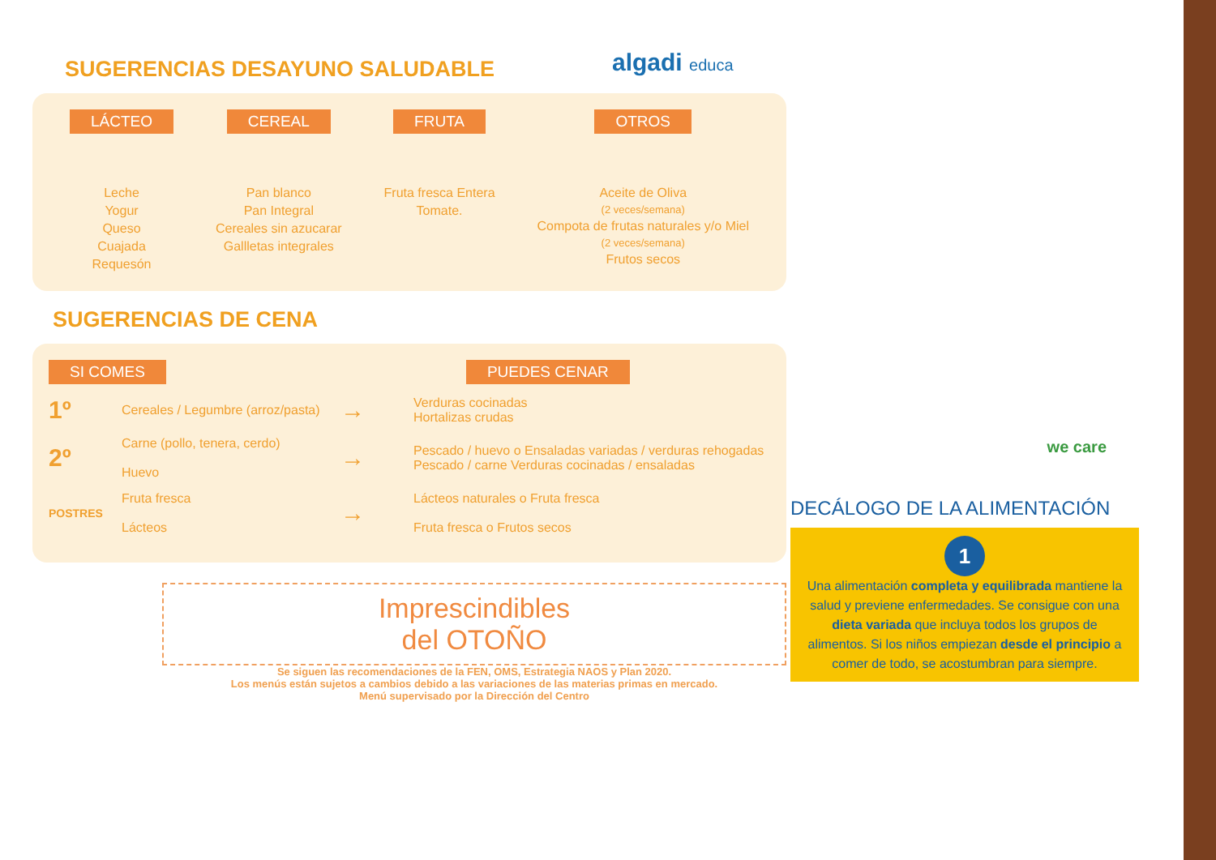algadi educa
SUGERENCIAS DESAYUNO SALUDABLE
LÁCTEO
Leche
Yogur
Queso
Cuajada
Requesón
CEREAL
Pan blanco
Pan Integral
Cereales sin azucarar
Gallletas integrales
FRUTA
Fruta fresca Entera
Tomate.
OTROS
Aceite de Oliva
(2 veces/semana)
Compota de frutas naturales y/o Miel
(2 veces/semana)
Frutos secos
SUGERENCIAS DE CENA
SI COMES PUEDES CENAR
1º Cereales / Legumbre (arroz/pasta) → Verduras cocinadas
Hortalizas crudas
2º Carne (pollo, tenera, cerdo)
Huevo → Pescado / huevo o Ensaladas variadas / verduras rehogadas
Pescado / carne Verduras cocinadas / ensaladas
POSTRES Fruta fresca
Lácteos → Lácteos naturales o Fruta fresca
Fruta fresca o Frutos secos
Imprescindibles
del OTOÑO
Se siguen las recomendaciones de la FEN, OMS, Estrategia NAOS y Plan 2020.
Los menús están sujetos a cambios debido a las variaciones de las materias primas en mercado.
Menú supervisado por la Dirección del Centro
we care
DECÁLOGO DE LA ALIMENTACIÓN
1
Una alimentación completa y equilibrada mantiene la salud y previene enfermedades. Se consigue con una dieta variada que incluya todos los grupos de alimentos. Si los niños empiezan desde el principio a comer de todo, se acostumbran para siempre.